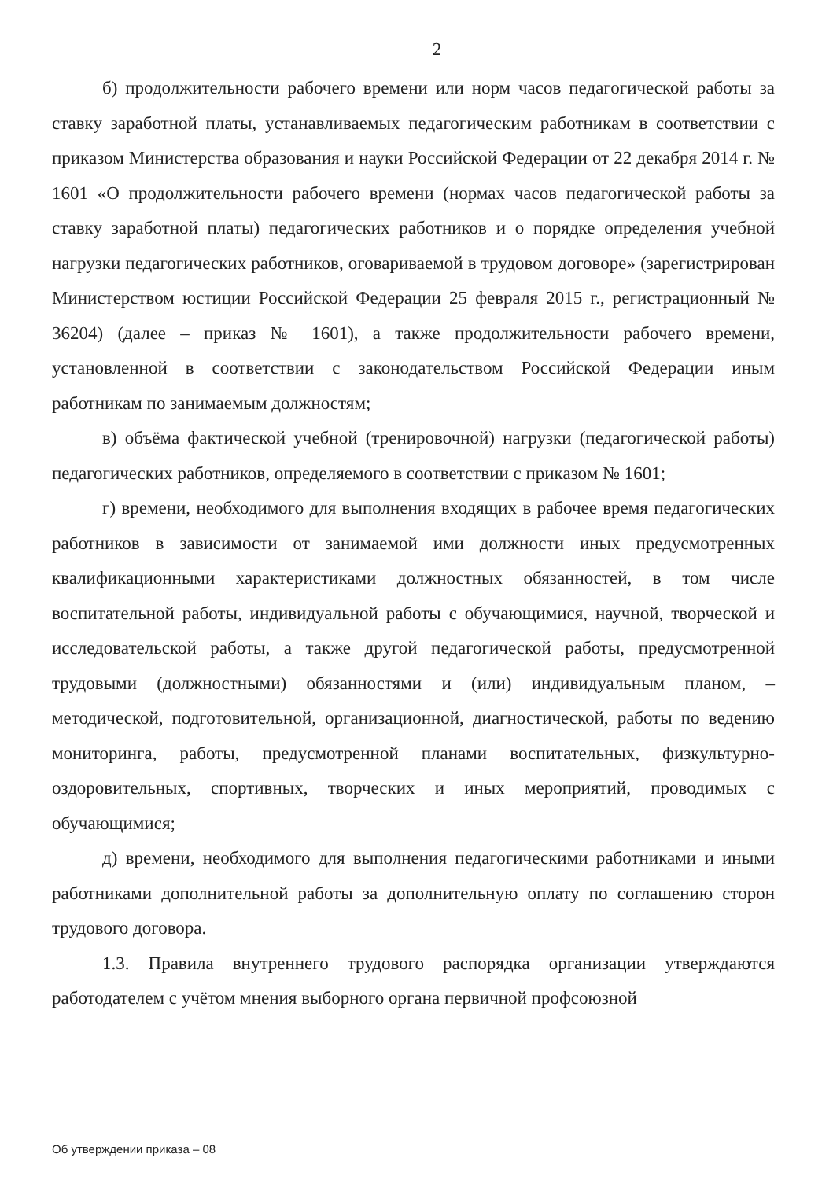2
б) продолжительности рабочего времени или норм часов педагогической работы за ставку заработной платы, устанавливаемых педагогическим работникам в соответствии с приказом Министерства образования и науки Российской Федерации от 22 декабря 2014 г. № 1601 «О продолжительности рабочего времени (нормах часов педагогической работы за ставку заработной платы) педагогических работников и о порядке определения учебной нагрузки педагогических работников, оговариваемой в трудовом договоре» (зарегистрирован Министерством юстиции Российской Федерации 25 февраля 2015 г., регистрационный № 36204) (далее – приказ № 1601), а также продолжительности рабочего времени, установленной в соответствии с законодательством Российской Федерации иным работникам по занимаемым должностям;
в) объёма фактической учебной (тренировочной) нагрузки (педагогической работы) педагогических работников, определяемого в соответствии с приказом № 1601;
г) времени, необходимого для выполнения входящих в рабочее время педагогических работников в зависимости от занимаемой ими должности иных предусмотренных квалификационными характеристиками должностных обязанностей, в том числе воспитательной работы, индивидуальной работы с обучающимися, научной, творческой и исследовательской работы, а также другой педагогической работы, предусмотренной трудовыми (должностными) обязанностями и (или) индивидуальным планом, – методической, подготовительной, организационной, диагностической, работы по ведению мониторинга, работы, предусмотренной планами воспитательных, физкультурно-оздоровительных, спортивных, творческих и иных мероприятий, проводимых с обучающимися;
д) времени, необходимого для выполнения педагогическими работниками и иными работниками дополнительной работы за дополнительную оплату по соглашению сторон трудового договора.
1.3. Правила внутреннего трудового распорядка организации утверждаются работодателем с учётом мнения выборного органа первичной профсоюзной
Об утверждении приказа – 08